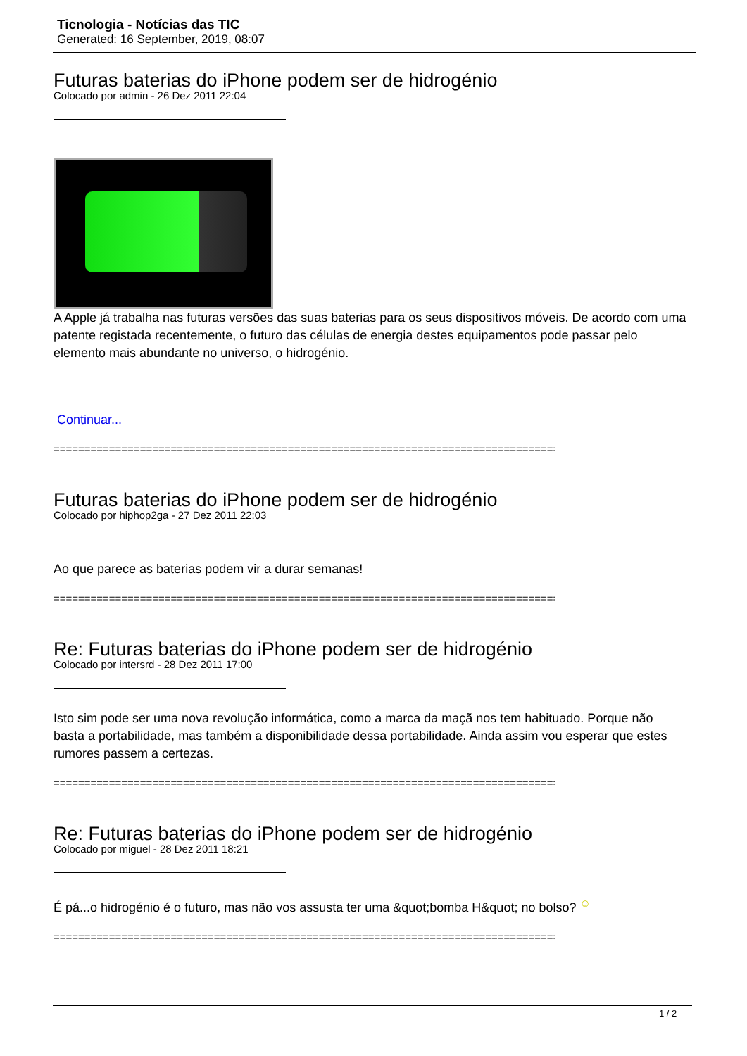Ticnologia - Notícias das TIC
Generated: 16 September, 2019, 08:07
Futuras baterias do iPhone podem ser de hidrogénio
Colocado por admin - 26 Dez 2011 22:04
A Apple já trabalha nas futuras versões das suas baterias para os seus dispositivos móveis. De acordo com uma patente registada recentemente, o futuro das células de energia destes equipamentos pode passar pelo elemento mais abundante no universo, o hidrogénio.
Continuar...
======================================================================================
Futuras baterias do iPhone podem ser de hidrogénio
Colocado por hiphop2ga - 27 Dez 2011 22:03
Ao que parece as baterias podem vir a durar semanas!
======================================================================================
Re: Futuras baterias do iPhone podem ser de hidrogénio
Colocado por intersrd - 28 Dez 2011 17:00
Isto sim pode ser uma nova revolução informática, como a marca da maçã nos tem habituado. Porque não basta a portabilidade, mas também a disponibilidade dessa portabilidade. Ainda assim vou esperar que estes rumores passem a certezas.
======================================================================================
Re: Futuras baterias do iPhone podem ser de hidrogénio
Colocado por miguel - 28 Dez 2011 18:21
É pá...o hidrogénio é o futuro, mas não vos assusta ter uma &quot;bomba H&quot; no bolso? <sup>☺</sup>
======================================================================================
1 / 2